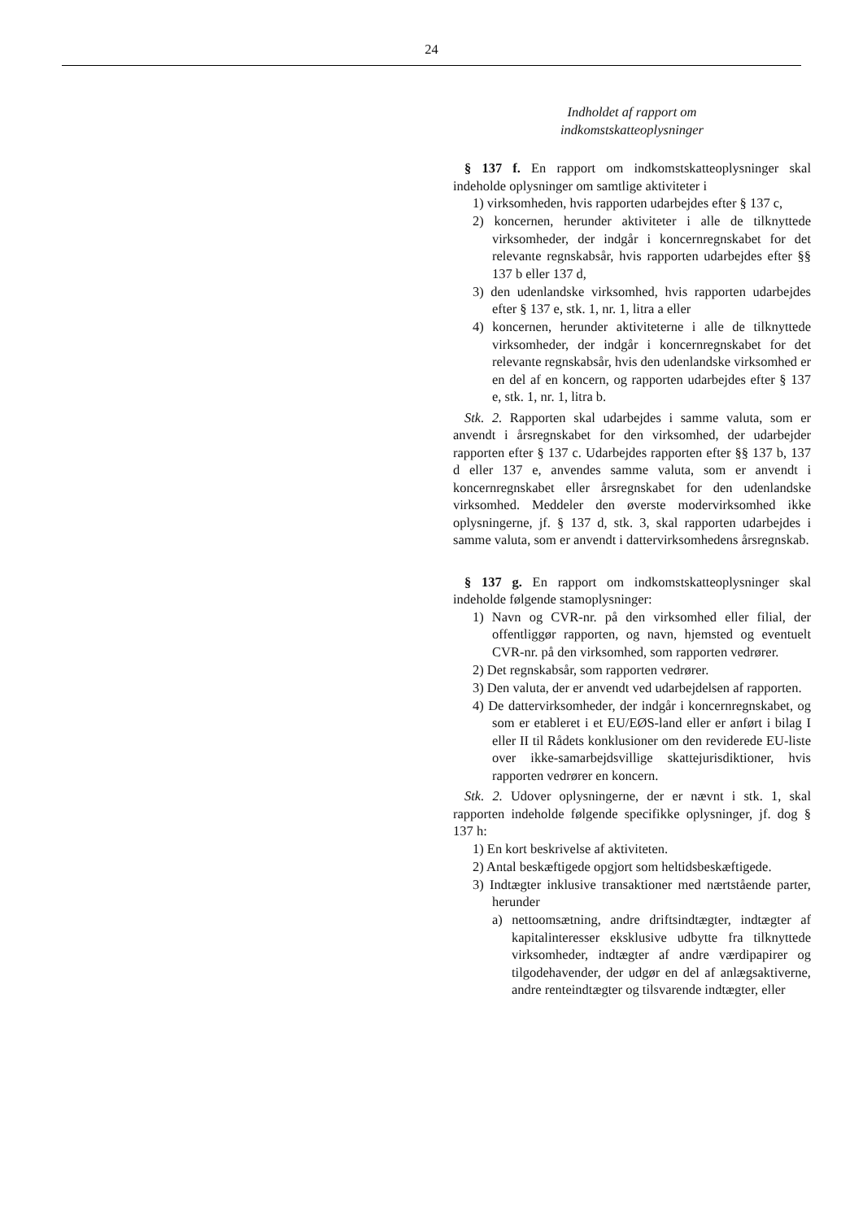24
Indholdet af rapport om
indkomstskatteoplysninger
§ 137 f. En rapport om indkomstskatteoplysninger skal indeholde oplysninger om samtlige aktiviteter i
1) virksomheden, hvis rapporten udarbejdes efter § 137 c,
2) koncernen, herunder aktiviteter i alle de tilknyttede virksomheder, der indgår i koncernregnskabet for det relevante regnskabsår, hvis rapporten udarbejdes efter §§ 137 b eller 137 d,
3) den udenlandske virksomhed, hvis rapporten udarbejdes efter § 137 e, stk. 1, nr. 1, litra a eller
4) koncernen, herunder aktiviteterne i alle de tilknyttede virksomheder, der indgår i koncernregnskabet for det relevante regnskabsår, hvis den udenlandske virksomhed er en del af en koncern, og rapporten udarbejdes efter § 137 e, stk. 1, nr. 1, litra b.
Stk. 2. Rapporten skal udarbejdes i samme valuta, som er anvendt i årsregnskabet for den virksomhed, der udarbejder rapporten efter § 137 c. Udarbejdes rapporten efter §§ 137 b, 137 d eller 137 e, anvendes samme valuta, som er anvendt i koncernregnskabet eller årsregnskabet for den udenlandske virksomhed. Meddeler den øverste modervirksomhed ikke oplysningerne, jf. § 137 d, stk. 3, skal rapporten udarbejdes i samme valuta, som er anvendt i dattervirksomhedens årsregnskab.
§ 137 g. En rapport om indkomstskatteoplysninger skal indeholde følgende stamoplysninger:
1) Navn og CVR-nr. på den virksomhed eller filial, der offentliggør rapporten, og navn, hjemsted og eventuelt CVR-nr. på den virksomhed, som rapporten vedrører.
2) Det regnskabsår, som rapporten vedrører.
3) Den valuta, der er anvendt ved udarbejdelsen af rapporten.
4) De dattervirksomheder, der indgår i koncernregnskabet, og som er etableret i et EU/EØS-land eller er anført i bilag I eller II til Rådets konklusioner om den reviderede EU-liste over ikke-samarbejdsvillige skattejurisdiktioner, hvis rapporten vedrører en koncern.
Stk. 2. Udover oplysningerne, der er nævnt i stk. 1, skal rapporten indeholde følgende specifikke oplysninger, jf. dog § 137 h:
1) En kort beskrivelse af aktiviteten.
2) Antal beskæftigede opgjort som heltidsbeskæftigede.
3) Indtægter inklusive transaktioner med nærtstående parter, herunder
a) nettoomsætning, andre driftsindtægter, indtægter af kapitalinteresser eksklusive udbytte fra tilknyttede virksomheder, indtægter af andre værdipapirer og tilgodehavender, der udgør en del af anlægsaktiverne, andre renteindtægter og tilsvarende indtægter, eller